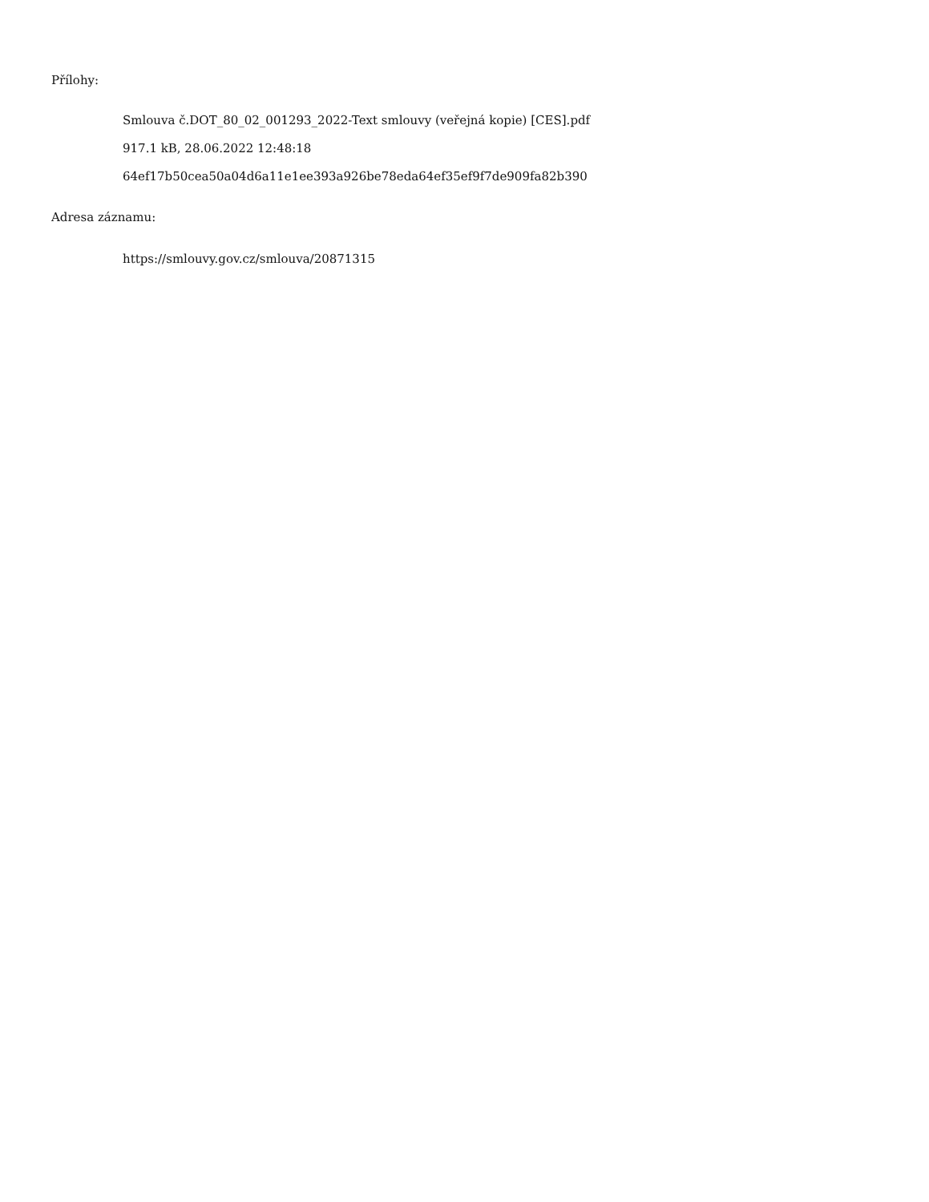Přílohy:
Smlouva č.DOT_80_02_001293_2022-Text smlouvy (veřejná kopie) [CES].pdf
917.1 kB, 28.06.2022 12:48:18
64ef17b50cea50a04d6a11e1ee393a926be78eda64ef35ef9f7de909fa82b390
Adresa záznamu:
https://smlouvy.gov.cz/smlouva/20871315